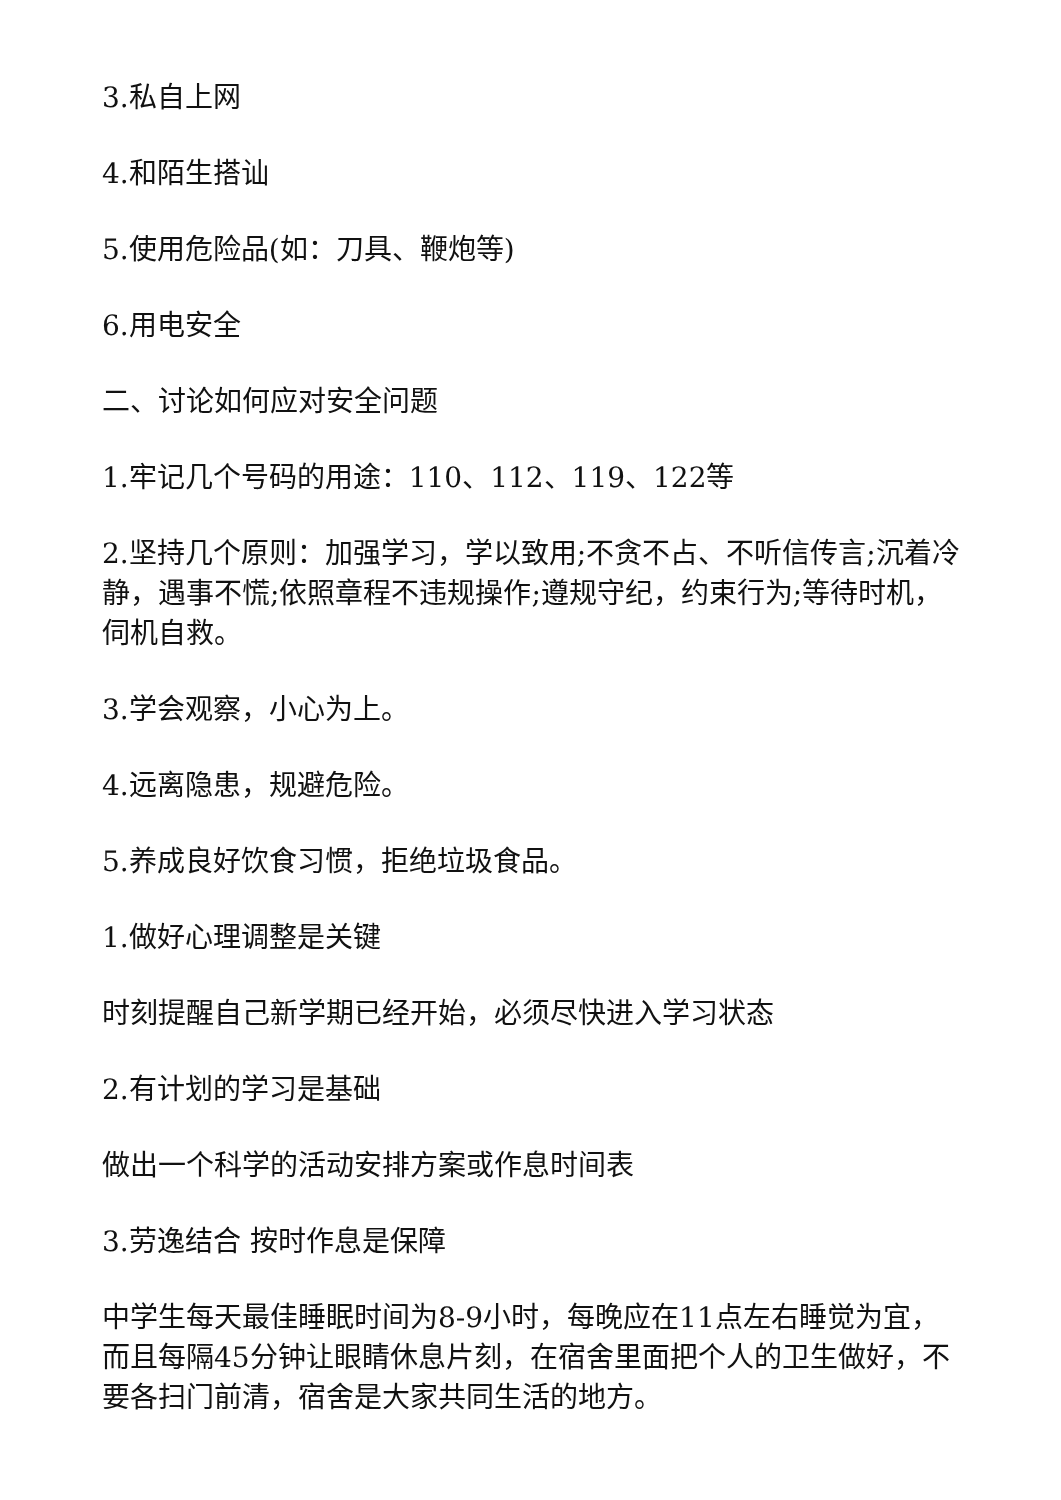3.私自上网
4.和陌生搭讪
5.使用危险品(如：刀具、鞭炮等)
6.用电安全
二、讨论如何应对安全问题
1.牢记几个号码的用途：110、112、119、122等
2.坚持几个原则：加强学习，学以致用;不贪不占、不听信传言;沉着冷静，遇事不慌;依照章程不违规操作;遵规守纪，约束行为;等待时机，伺机自救。
3.学会观察，小心为上。
4.远离隐患，规避危险。
5.养成良好饮食习惯，拒绝垃圾食品。
1.做好心理调整是关键
时刻提醒自己新学期已经开始，必须尽快进入学习状态
2.有计划的学习是基础
做出一个科学的活动安排方案或作息时间表
3.劳逸结合 按时作息是保障
中学生每天最佳睡眠时间为8-9小时，每晚应在11点左右睡觉为宜，而且每隔45分钟让眼睛休息片刻，在宿舍里面把个人的卫生做好，不要各扫门前清，宿舍是大家共同生活的地方。